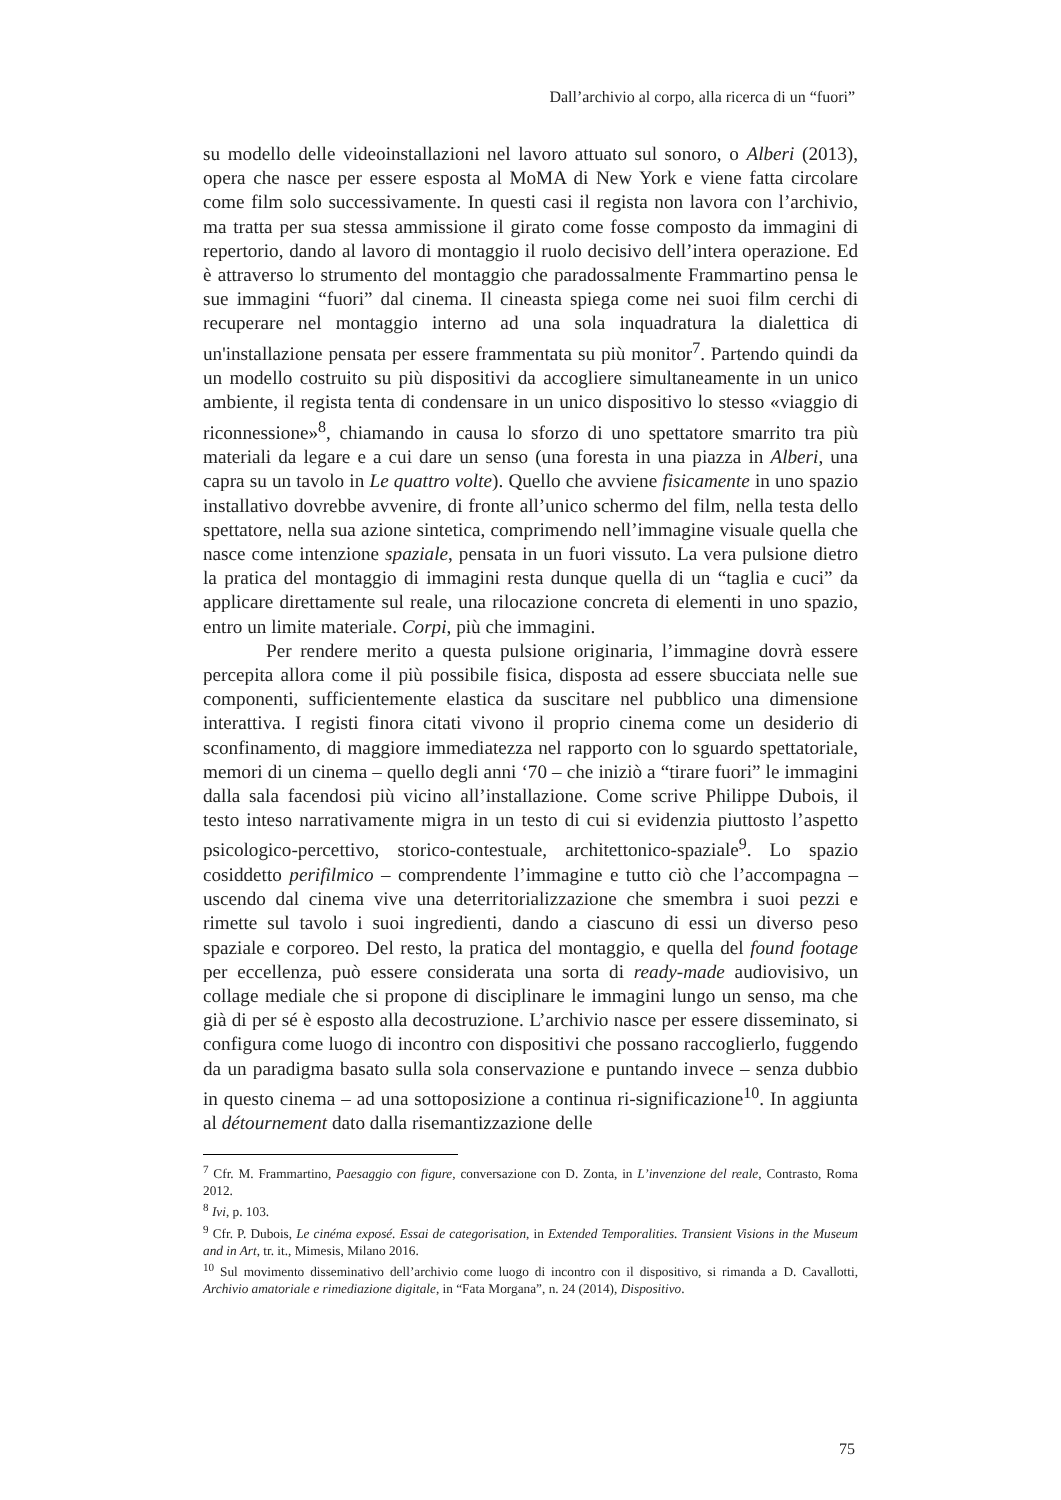Dall’archivio al corpo, alla ricerca di un “fuori”
su modello delle videoinstallazioni nel lavoro attuato sul sonoro, o Alberi (2013), opera che nasce per essere esposta al MoMA di New York e viene fatta circolare come film solo successivamente. In questi casi il regista non lavora con l’archivio, ma tratta per sua stessa ammissione il girato come fosse composto da immagini di repertorio, dando al lavoro di montaggio il ruolo decisivo dell’intera operazione. Ed è attraverso lo strumento del montaggio che paradossalmente Frammartino pensa le sue immagini “fuori” dal cinema. Il cineasta spiega come nei suoi film cerchi di recuperare nel montaggio interno ad una sola inquadratura la dialettica di un'installazione pensata per essere frammentata su più monitor<sup>7</sup>. Partendo quindi da un modello costruito su più dispositivi da accogliere simultaneamente in un unico ambiente, il regista tenta di condensare in un unico dispositivo lo stesso «viaggio di riconnessione»<sup>8</sup>, chiamando in causa lo sforzo di uno spettatore smarrito tra più materiali da legare e a cui dare un senso (una foresta in una piazza in Alberi, una capra su un tavolo in Le quattro volte). Quello che avviene fisicamente in uno spazio installativo dovrebbe avvenire, di fronte all’unico schermo del film, nella testa dello spettatore, nella sua azione sintetica, comprimendo nell’immagine visuale quella che nasce come intenzione spaziale, pensata in un fuori vissuto. La vera pulsione dietro la pratica del montaggio di immagini resta dunque quella di un “taglia e cuci” da applicare direttamente sul reale, una rilocazione concreta di elementi in uno spazio, entro un limite materiale. Corpi, più che immagini.
Per rendere merito a questa pulsione originaria, l’immagine dovrà essere percepita allora come il più possibile fisica, disposta ad essere sbucciata nelle sue componenti, sufficientemente elastica da suscitare nel pubblico una dimensione interattiva. I registi finora citati vivono il proprio cinema come un desiderio di sconfinamento, di maggiore immediatezza nel rapporto con lo sguardo spettatoriale, memori di un cinema – quello degli anni ‘70 – che iniziò a “tirare fuori” le immagini dalla sala facendosi più vicino all’installazione. Come scrive Philippe Dubois, il testo inteso narrativamente migra in un testo di cui si evidenzia piuttosto l’aspetto psicologico-percettivo, storico-contestuale, architettonico-spaziale<sup>9</sup>. Lo spazio cosiddetto perifilmico – comprendente l’immagine e tutto ciò che l’accompagna – uscendo dal cinema vive una deterritorializzazione che smembra i suoi pezzi e rimette sul tavolo i suoi ingredienti, dando a ciascuno di essi un diverso peso spaziale e corporeo. Del resto, la pratica del montaggio, e quella del found footage per eccellenza, può essere considerata una sorta di ready-made audiovisivo, un collage mediale che si propone di disciplinare le immagini lungo un senso, ma che già di per sé è esposto alla decostruzione. L’archivio nasce per essere disseminato, si configura come luogo di incontro con dispositivi che possano raccoglierlo, fuggendo da un paradigma basato sulla sola conservazione e puntando invece – senza dubbio in questo cinema – ad una sottoposizione a continua ri-significazione<sup>10</sup>. In aggiunta al détournement dato dalla risemantizzazione delle
<sup>7</sup> Cfr. M. Frammartino, Paesaggio con figure, conversazione con D. Zonta, in L’invenzione del reale, Contrasto, Roma 2012.
<sup>8</sup> Ivi, p. 103.
<sup>9</sup> Cfr. P. Dubois, Le cinéma exposé. Essai de categorisation, in Extended Temporalities. Transient Visions in the Museum and in Art, tr. it., Mimesis, Milano 2016.
<sup>10</sup> Sul movimento disseminativo dell’archivio come luogo di incontro con il dispositivo, si rimanda a D. Cavallotti, Archivio amatoriale e rimediazione digitale, in “Fata Morgana”, n. 24 (2014), Dispositivo.
75